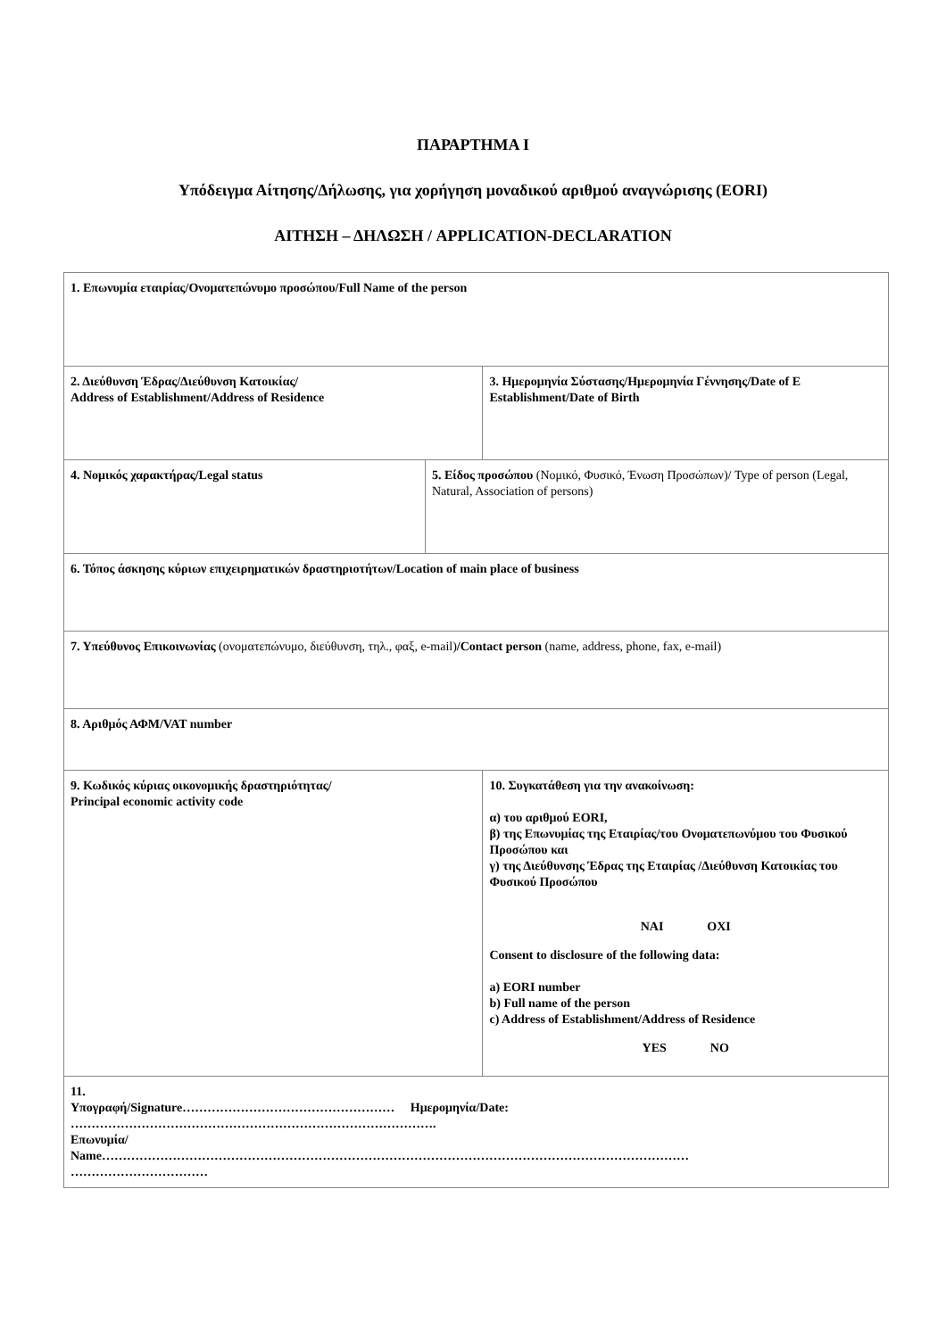ΠΑΡΑΡΤΗΜΑ Ι
Υπόδειγμα Αίτησης/Δήλωσης, για χορήγηση μοναδικού αριθμού αναγνώρισης (EORI)
ΑΙΤΗΣΗ – ΔΗΛΩΣΗ / APPLICATION-DECLARATION
| 1. Επωνυμία εταιρίας/Ονοματεπώνυμο προσώπου/Full Name of the person | | |
| 2. Διεύθυνση Έδρας/Διεύθυνση Κατοικίας/ Address of Establishment/Address of Residence | | 3. Ημερομηνία Σύστασης/Ημερομηνία Γέννησης/Date of E Establishment/Date of Birth |
| 4. Νομικός χαρακτήρας/Legal status | 5. Είδος προσώπου (Νομικό, Φυσικό, Ένωση Προσώπων)/ Type of person (Legal, Natural, Association of persons) | |
| 6. Τόπος άσκησης κύριων επιχειρηματικών δραστηριοτήτων/Location of main place of business | | |
| 7. Υπεύθυνος Επικοινωνίας (ονοματεπώνυμο, διεύθυνση, τηλ., φαξ, e-mail) /Contact person (name, address, phone, fax, e-mail) | | |
| 8. Αριθμός ΑΦΜ/VAT number | | |
| 9. Κωδικός κύριας οικονομικής δραστηριότητας/ Principal economic activity code | | 10. Συγκατάθεση για την ανακοίνωση: α) του αριθμού EORI, β) της Επωνυμίας της Εταιρίας/του Ονοματεπωνύμου του Φυσικού Προσώπου και γ) της Διεύθυνσης Έδρας της Εταιρίας /Διεύθυνση Κατοικίας του Φυσικού Προσώπου ΝΑΙ ΟΧΙ Consent to disclosure of the following data: a) EORI number b) Full name of the person c) Address of Establishment/Address of Residence YES NO |
| 11. Υπογραφή/Signature…………………………………………… Ημερομηνία/Date: ……………………………………………………………………………. Επωνυμία/ Name…………………………………………………………………………………………………………………………… …………………………… | | |